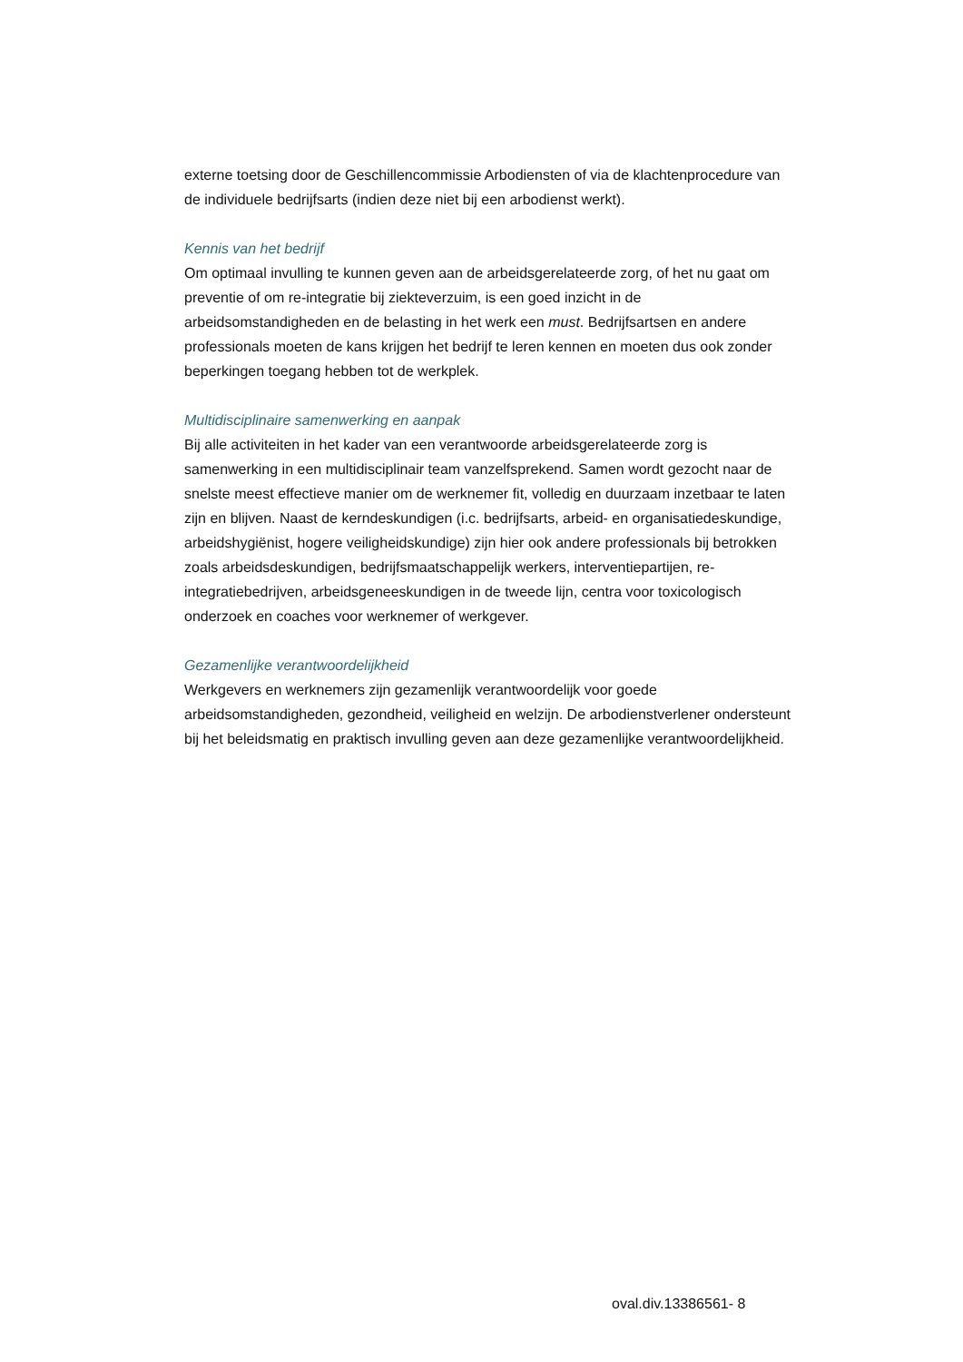externe toetsing door de Geschillencommissie Arbodiensten of via de klachtenprocedure van de individuele bedrijfsarts (indien deze niet bij een arbodienst werkt).
Kennis van het bedrijf
Om optimaal invulling te kunnen geven aan de arbeidsgerelateerde zorg, of het nu gaat om preventie of om re-integratie bij ziekteverzuim, is een goed inzicht in de arbeidsomstandigheden en de belasting in het werk een must. Bedrijfsartsen en andere professionals moeten de kans krijgen het bedrijf te leren kennen en moeten dus ook zonder beperkingen toegang hebben tot de werkplek.
Multidisciplinaire samenwerking en aanpak
Bij alle activiteiten in het kader van een verantwoorde arbeidsgerelateerde zorg is samenwerking in een multidisciplinair team vanzelfsprekend. Samen wordt gezocht naar de snelste meest effectieve manier om de werknemer fit, volledig en duurzaam inzetbaar te laten zijn en blijven. Naast de kerndeskundigen (i.c. bedrijfsarts, arbeid- en organisatiedeskundige, arbeidshygiënist, hogere veiligheidskundige) zijn hier ook andere professionals bij betrokken zoals arbeidsdeskundigen, bedrijfsmaatschappelijk werkers, interventiepartijen, re-integratiebedrijven, arbeidsgeneeskundigen in de tweede lijn, centra voor toxicologisch onderzoek en coaches voor werknemer of werkgever.
Gezamenlijke verantwoordelijkheid
Werkgevers en werknemers zijn gezamenlijk verantwoordelijk voor goede arbeidsomstandigheden, gezondheid, veiligheid en welzijn. De arbodienstverlener ondersteunt bij het beleidsmatig en praktisch invulling geven aan deze gezamenlijke verantwoordelijkheid.
oval.div.13386561- 8